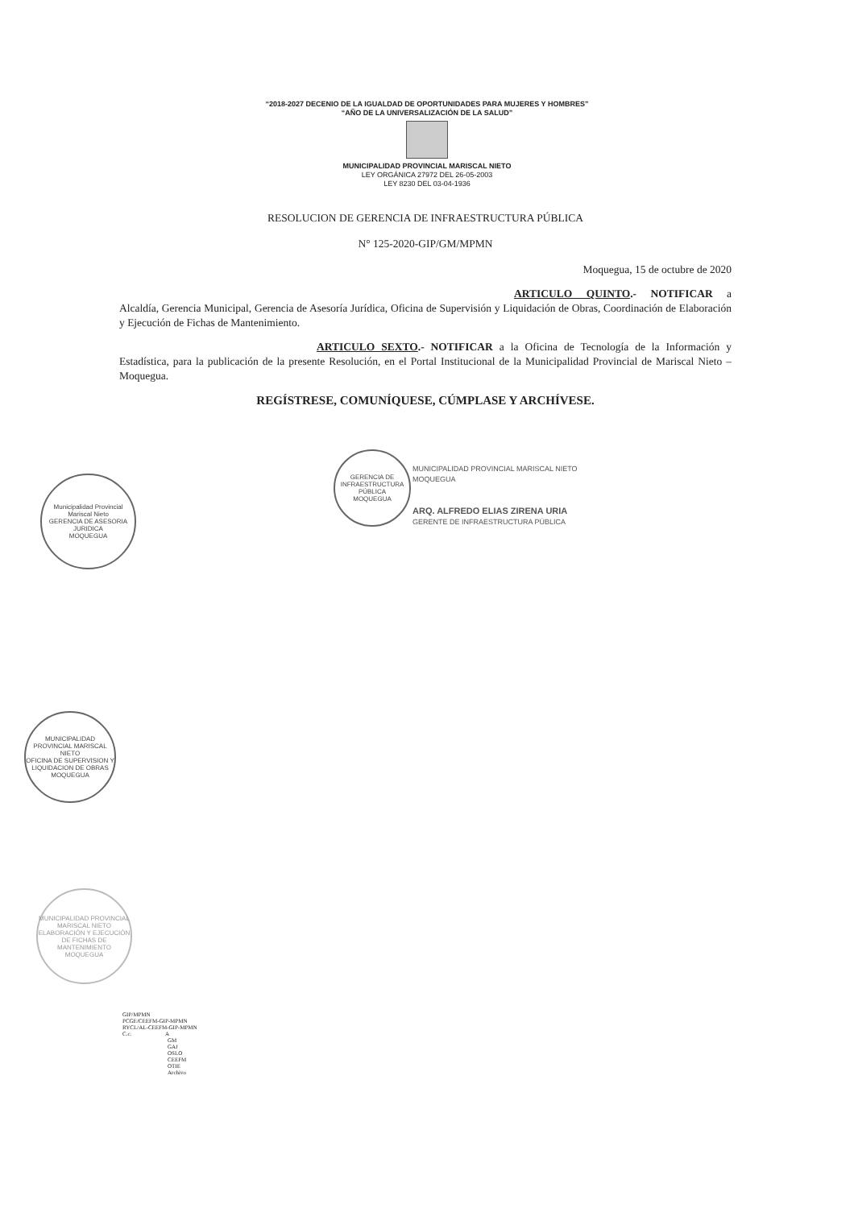“2018-2027 DECENIO DE LA IGUALDAD DE OPORTUNIDADES PARA MUJERES Y HOMBRES”
“AÑO DE LA UNIVERSALIZACIÓN DE LA SALUD”
MUNICIPALIDAD PROVINCIAL MARISCAL NIETO
LEY ORGÁNICA 27972 DEL 26-05-2003
LEY 8230 DEL 03-04-1936
RESOLUCION DE GERENCIA DE INFRAESTRUCTURA PÚBLICA
N° 125-2020-GIP/GM/MPMN
Moquegua, 15 de octubre de 2020
ARTICULO QUINTO.- NOTIFICAR a Alcaldía, Gerencia Municipal, Gerencia de Asesoría Jurídica, Oficina de Supervisión y Liquidación de Obras, Coordinación de Elaboración y Ejecución de Fichas de Mantenimiento.
ARTICULO SEXTO.- NOTIFICAR a la Oficina de Tecnología de la Información y Estadística, para la publicación de la presente Resolución, en el Portal Institucional de la Municipalidad Provincial de Mariscal Nieto – Moquegua.
REGÍSTRESE, COMUNÍQUESE, CÚMPLASE Y ARCHÍVESE.
Municipalidad Provincial Mariscal Nieto
GERENCIA DE ASESORIA JURIDICA
MOQUEGUA
GERENCIA DE INFRAESTRUCTURA PÚBLICA
MOQUEGUA
MUNICIPALIDAD PROVINCIAL MARISCAL NIETO
MOQUEGUA
ARQ. ALFREDO ELIAS ZIRENA URIA
GERENTE DE INFRAESTRUCTURA PÚBLICA
MUNICIPALIDAD PROVINCIAL MARISCAL NIETO
OFICINA DE SUPERVISION Y LIQUIDACION DE OBRAS
MOQUEGUA
MUNICIPALIDAD PROVINCIAL MARISCAL NIETO
ELABORACIÓN Y EJECUCIÓN DE FICHAS DE MANTENIMIENTO
MOQUEGUA
GIP/MPMN
PCGE/CEEFM-GIP-MPMN
RYCL/AL-CEEFM-GIP-MPMN
C.c. A
GM
GAJ
OSLO
CEEFM
OTIE
Archivo